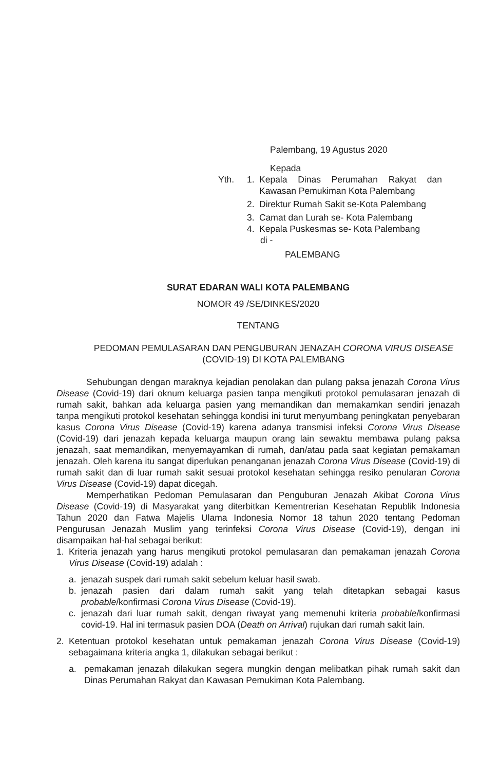Palembang, 19 Agustus 2020
Kepada
Yth. 1. Kepala Dinas Perumahan Rakyat dan Kawasan Pemukiman Kota Palembang
2. Direktur Rumah Sakit se-Kota Palembang
3. Camat dan Lurah se- Kota Palembang
4. Kepala Puskesmas se- Kota Palembang
di -
PALEMBANG
SURAT EDARAN WALI KOTA PALEMBANG
NOMOR 49 /SE/DINKES/2020
TENTANG
PEDOMAN PEMULASARAN DAN PENGUBURAN JENAZAH CORONA VIRUS DISEASE (COVID-19) DI KOTA PALEMBANG
Sehubungan dengan maraknya kejadian penolakan dan pulang paksa jenazah Corona Virus Disease (Covid-19) dari oknum keluarga pasien tanpa mengikuti protokol pemulasaran jenazah di rumah sakit, bahkan ada keluarga pasien yang memandikan dan memakamkan sendiri jenazah tanpa mengikuti protokol kesehatan sehingga kondisi ini turut menyumbang peningkatan penyebaran kasus Corona Virus Disease (Covid-19) karena adanya transmisi infeksi Corona Virus Disease (Covid-19) dari jenazah kepada keluarga maupun orang lain sewaktu membawa pulang paksa jenazah, saat memandikan, menyemayamkan di rumah, dan/atau pada saat kegiatan pemakaman jenazah. Oleh karena itu sangat diperlukan penanganan jenazah Corona Virus Disease (Covid-19) di rumah sakit dan di luar rumah sakit sesuai protokol kesehatan sehingga resiko penularan Corona Virus Disease (Covid-19) dapat dicegah.
Memperhatikan Pedoman Pemulasaran dan Penguburan Jenazah Akibat Corona Virus Disease (Covid-19) di Masyarakat yang diterbitkan Kementrerian Kesehatan Republik Indonesia Tahun 2020 dan Fatwa Majelis Ulama Indonesia Nomor 18 tahun 2020 tentang Pedoman Pengurusan Jenazah Muslim yang terinfeksi Corona Virus Disease (Covid-19), dengan ini disampaikan hal-hal sebagai berikut:
1. Kriteria jenazah yang harus mengikuti protokol pemulasaran dan pemakaman jenazah Corona Virus Disease (Covid-19) adalah :
a. jenazah suspek dari rumah sakit sebelum keluar hasil swab.
b. jenazah pasien dari dalam rumah sakit yang telah ditetapkan sebagai kasus probable/konfirmasi Corona Virus Disease (Covid-19).
c. jenazah dari luar rumah sakit, dengan riwayat yang memenuhi kriteria probable/konfirmasi covid-19. Hal ini termasuk pasien DOA (Death on Arrival) rujukan dari rumah sakit lain.
2. Ketentuan protokol kesehatan untuk pemakaman jenazah Corona Virus Disease (Covid-19) sebagaimana kriteria angka 1, dilakukan sebagai berikut :
a. pemakaman jenazah dilakukan segera mungkin dengan melibatkan pihak rumah sakit dan Dinas Perumahan Rakyat dan Kawasan Pemukiman Kota Palembang.